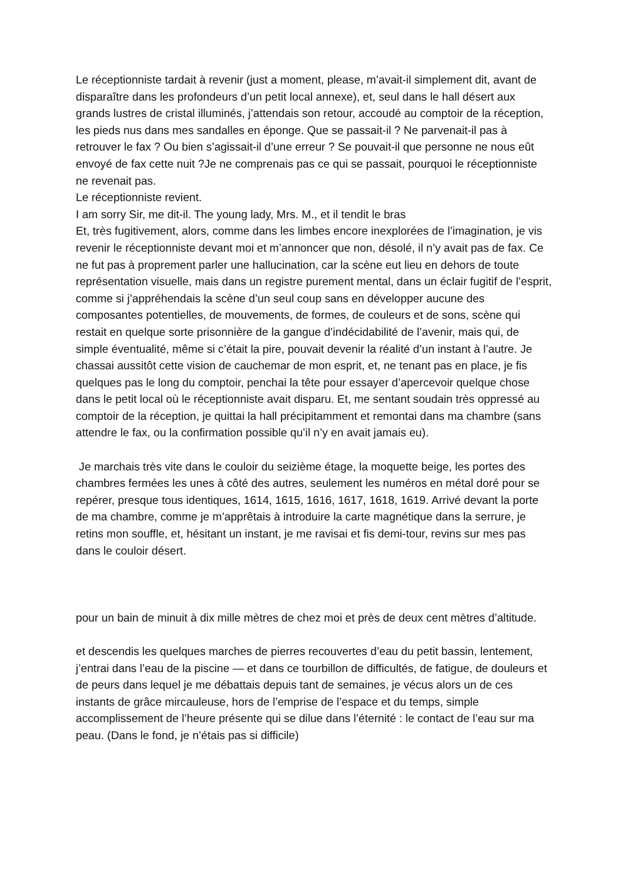Le réceptionniste tardait à revenir (just a moment, please, m’avait-il simplement dit, avant de disparaître dans les profondeurs d’un petit local annexe), et, seul dans le hall désert aux grands lustres de cristal illuminés, j’attendais son retour, accoudé au comptoir de la réception, les pieds nus dans mes sandalles en éponge. Que se passait-il ? Ne parvenait-il pas à retrouver le fax ? Ou bien s’agissait-il d’une erreur ? Se pouvait-il que personne ne nous eût envoyé de fax cette nuit ?Je ne comprenais pas ce qui se passait, pourquoi le réceptionniste ne revenait pas.
Le réceptionniste revient.
I am sorry Sir, me dit-il. The young lady, Mrs. M., et il tendit le bras
Et, très fugitivement, alors, comme dans les limbes encore inexplorées de l’imagination, je vis revenir le réceptionniste devant moi et m’annoncer que non, désolé, il n’y avait pas de fax. Ce ne fut pas à proprement parler une hallucination, car la scène eut lieu en dehors de toute représentation visuelle, mais dans un registre purement mental, dans un éclair fugitif de l’esprit, comme si j’appréhendais la scène d’un seul coup sans en développer aucune des composantes potentielles, de mouvements, de formes, de couleurs et de sons, scène qui restait en quelque sorte prisonnière de la gangue d’indécidabilité de l’avenir, mais qui, de simple éventualité, même si c’était la pire, pouvait devenir la réalité d’un instant à l’autre. Je chassai aussitôt cette vision de cauchemar de mon esprit, et, ne tenant pas en place, je fis quelques pas le long du comptoir, penchai la tête pour essayer d’apercevoir quelque chose dans le petit local où le réceptionniste avait disparu. Et, me sentant soudain très oppressé au comptoir de la réception, je quittai la hall précipitamment et remontai dans ma chambre (sans attendre le fax, ou la confirmation possible qu’il n’y en avait jamais eu).
Je marchais très vite dans le couloir du seizième étage, la moquette beige, les portes des chambres fermées les unes à côté des autres, seulement les numéros en métal doré pour se repérer, presque tous identiques, 1614, 1615, 1616, 1617, 1618, 1619. Arrivé devant la porte de ma chambre, comme je m’apprêtais à introduire la carte magnétique dans la serrure, je retins mon souffle, et, hésitant un instant, je me ravisai et fis demi-tour, revins sur mes pas dans le couloir désert.
pour un bain de minuit à dix mille mètres de chez moi et près de deux cent mètres d’altitude.
et descendis les quelques marches de pierres recouvertes d’eau du petit bassin, lentement, j’entrai dans l’eau de la piscine — et dans ce tourbillon de difficultés, de fatigue, de douleurs et de peurs dans lequel je me débattais depuis tant de semaines, je vécus alors un de ces instants de grâce mircauleuse, hors de l’emprise de l’espace et du temps, simple accomplissement de l’heure présente qui se dilue dans l’éternité : le contact de l’eau sur ma peau. (Dans le fond, je n’étais pas si difficile)